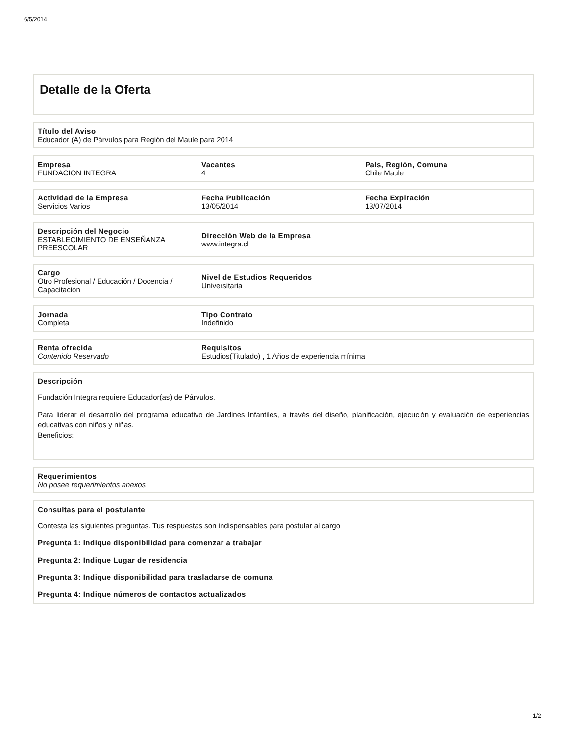6/5/2014
Detalle de la Oferta
Título del Aviso
Educador (A) de Párvulos para Región del Maule para 2014
Empresa
FUNDACION INTEGRA
Vacantes
4
País, Región, Comuna
Chile Maule
Actividad de la Empresa
Servicios Varios
Fecha Publicación
13/05/2014
Fecha Expiración
13/07/2014
Descripción del Negocio
ESTABLECIMIENTO DE ENSEÑANZA PREESCOLAR
Dirección Web de la Empresa
www.integra.cl
Cargo
Otro Profesional / Educación / Docencia / Capacitación
Nivel de Estudios Requeridos
Universitaria
Jornada
Completa
Tipo Contrato
Indefinido
Renta ofrecida
Contenido Reservado
Requisitos
Estudios(Titulado) , 1 Años de experiencia mínima
Descripción
Fundación Integra requiere Educador(as) de Párvulos.
Para liderar el desarrollo del programa educativo de Jardines Infantiles, a través del diseño, planificación, ejecución y evaluación de experiencias educativas con niños y niñas.
Beneficios:
Requerimientos
No posee requerimientos anexos
Consultas para el postulante
Contesta las siguientes preguntas. Tus respuestas son indispensables para postular al cargo
Pregunta 1: Indique disponibilidad para comenzar a trabajar
Pregunta 2: Indique Lugar de residencia
Pregunta 3: Indique disponibilidad para trasladarse de comuna
Pregunta 4: Indique números de contactos actualizados
1/2